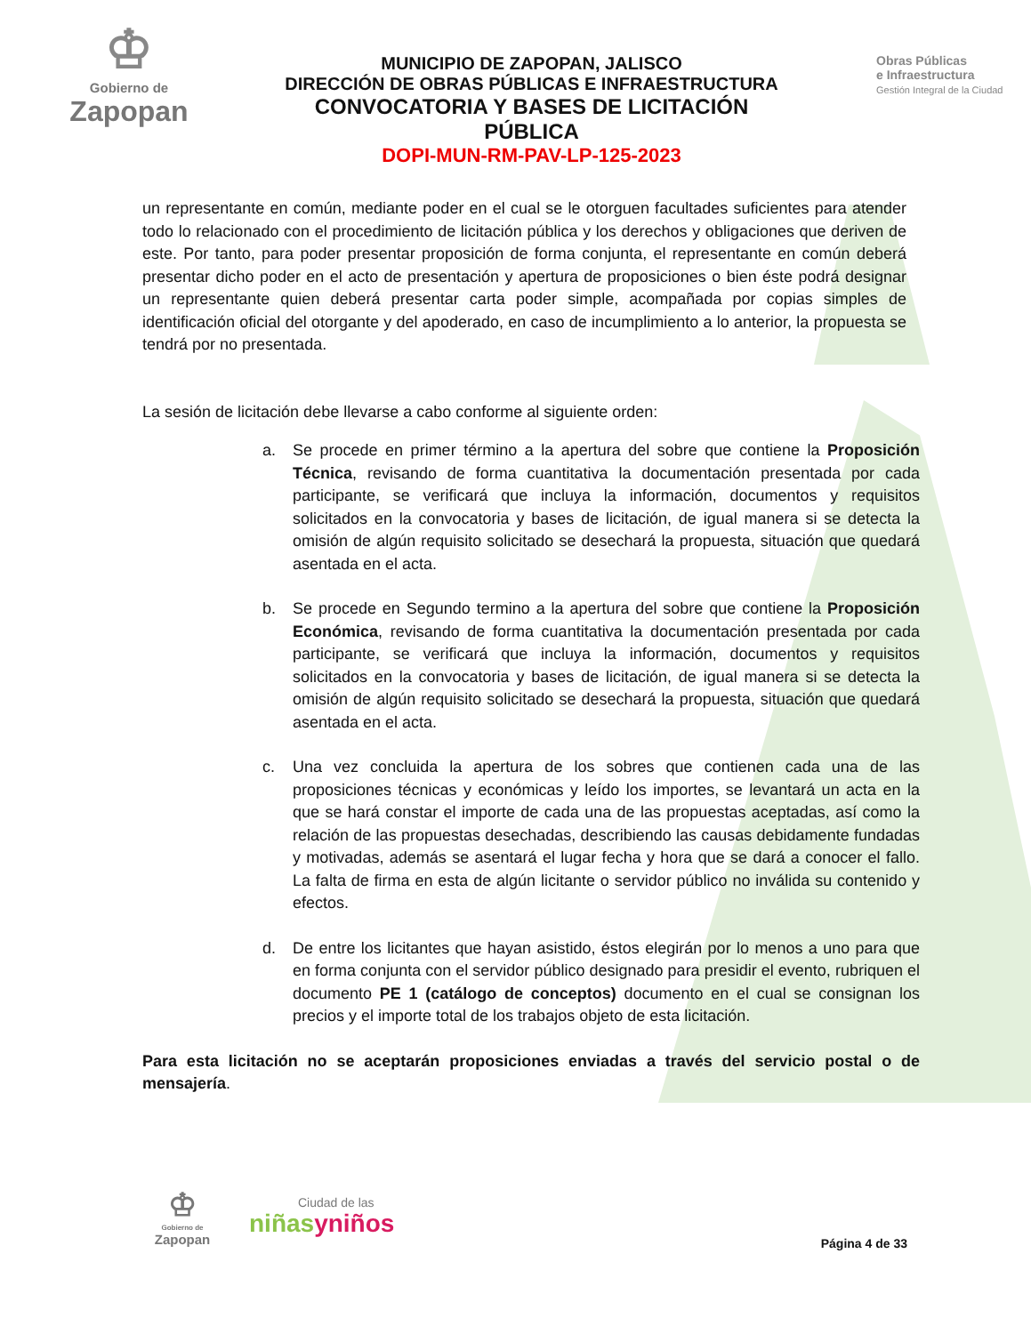♔
Gobierno de
Zapopan
MUNICIPIO DE ZAPOPAN, JALISCO
DIRECCIÓN DE OBRAS PÚBLICAS E INFRAESTRUCTURA
CONVOCATORIA Y BASES DE LICITACIÓN PÚBLICA
DOPI-MUN-RM-PAV-LP-125-2023
Obras Públicas
e Infraestructura
Gestión Integral de la Ciudad
un representante en común, mediante poder en el cual se le otorguen facultades suficientes para atender todo lo relacionado con el procedimiento de licitación pública y los derechos y obligaciones que deriven de este. Por tanto, para poder presentar proposición de forma conjunta, el representante en común deberá presentar dicho poder en el acto de presentación y apertura de proposiciones o bien éste podrá designar un representante quien deberá presentar carta poder simple, acompañada por copias simples de identificación oficial del otorgante y del apoderado, en caso de incumplimiento a lo anterior, la propuesta se tendrá por no presentada.
La sesión de licitación debe llevarse a cabo conforme al siguiente orden:
a. Se procede en primer término a la apertura del sobre que contiene la Proposición Técnica, revisando de forma cuantitativa la documentación presentada por cada participante, se verificará que incluya la información, documentos y requisitos solicitados en la convocatoria y bases de licitación, de igual manera si se detecta la omisión de algún requisito solicitado se desechará la propuesta, situación que quedará asentada en el acta.
b. Se procede en Segundo termino a la apertura del sobre que contiene la Proposición Económica, revisando de forma cuantitativa la documentación presentada por cada participante, se verificará que incluya la información, documentos y requisitos solicitados en la convocatoria y bases de licitación, de igual manera si se detecta la omisión de algún requisito solicitado se desechará la propuesta, situación que quedará asentada en el acta.
c. Una vez concluida la apertura de los sobres que contienen cada una de las proposiciones técnicas y económicas y leído los importes, se levantará un acta en la que se hará constar el importe de cada una de las propuestas aceptadas, así como la relación de las propuestas desechadas, describiendo las causas debidamente fundadas y motivadas, además se asentará el lugar fecha y hora que se dará a conocer el fallo. La falta de firma en esta de algún licitante o servidor público no inválida su contenido y efectos.
d. De entre los licitantes que hayan asistido, éstos elegirán por lo menos a uno para que en forma conjunta con el servidor público designado para presidir el evento, rubriquen el documento PE 1 (catálogo de conceptos) documento en el cual se consignan los precios y el importe total de los trabajos objeto de esta licitación.
Para esta licitación no se aceptarán proposiciones enviadas a través del servicio postal o de mensajería.
♔
Gobierno de
Zapopan
Ciudad de las
niñasyniños
Página 4 de 33